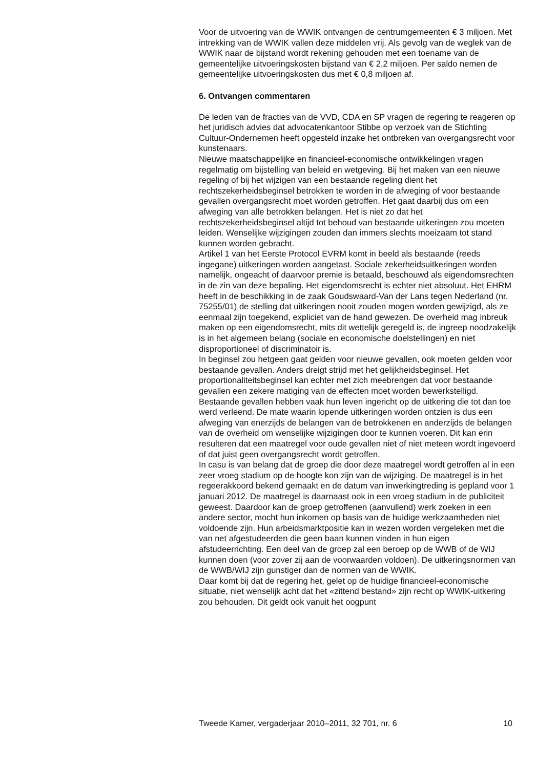Voor de uitvoering van de WWIK ontvangen de centrumgemeenten € 3 miljoen. Met intrekking van de WWIK vallen deze middelen vrij. Als gevolg van de weglek van de WWIK naar de bijstand wordt rekening gehouden met een toename van de gemeentelijke uitvoeringskosten bijstand van € 2,2 miljoen. Per saldo nemen de gemeentelijke uitvoeringskosten dus met € 0,8 miljoen af.
6. Ontvangen commentaren
De leden van de fracties van de VVD, CDA en SP vragen de regering te reageren op het juridisch advies dat advocatenkantoor Stibbe op verzoek van de Stichting Cultuur-Ondernemen heeft opgesteld inzake het ontbreken van overgangsrecht voor kunstenaars.
Nieuwe maatschappelijke en financieel-economische ontwikkelingen vragen regelmatig om bijstelling van beleid en wetgeving. Bij het maken van een nieuwe regeling of bij het wijzigen van een bestaande regeling dient het rechtszekerheidsbeginsel betrokken te worden in de afweging of voor bestaande gevallen overgangsrecht moet worden getroffen. Het gaat daarbij dus om een afweging van alle betrokken belangen. Het is niet zo dat het rechtszekerheidsbeginsel altijd tot behoud van bestaande uitkeringen zou moeten leiden. Wenselijke wijzigingen zouden dan immers slechts moeizaam tot stand kunnen worden gebracht.
Artikel 1 van het Eerste Protocol EVRM komt in beeld als bestaande (reeds ingegane) uitkeringen worden aangetast. Sociale zekerheidsuitkeringen worden namelijk, ongeacht of daarvoor premie is betaald, beschouwd als eigendomsrechten in de zin van deze bepaling. Het eigendomsrecht is echter niet absoluut. Het EHRM heeft in de beschikking in de zaak Goudswaard-Van der Lans tegen Nederland (nr. 75255/01) de stelling dat uitkeringen nooit zouden mogen worden gewijzigd, als ze eenmaal zijn toegekend, expliciet van de hand gewezen. De overheid mag inbreuk maken op een eigendomsrecht, mits dit wettelijk geregeld is, de ingreep noodzakelijk is in het algemeen belang (sociale en economische doelstellingen) en niet disproportioneel of discriminatoir is.
In beginsel zou hetgeen gaat gelden voor nieuwe gevallen, ook moeten gelden voor bestaande gevallen. Anders dreigt strijd met het gelijkheidsbeginsel. Het proportionaliteitsbeginsel kan echter met zich meebrengen dat voor bestaande gevallen een zekere matiging van de effecten moet worden bewerkstelligd. Bestaande gevallen hebben vaak hun leven ingericht op de uitkering die tot dan toe werd verleend. De mate waarin lopende uitkeringen worden ontzien is dus een afweging van enerzijds de belangen van de betrokkenen en anderzijds de belangen van de overheid om wenselijke wijzigingen door te kunnen voeren. Dit kan erin resulteren dat een maatregel voor oude gevallen niet of niet meteen wordt ingevoerd of dat juist geen overgangsrecht wordt getroffen.
In casu is van belang dat de groep die door deze maatregel wordt getroffen al in een zeer vroeg stadium op de hoogte kon zijn van de wijziging. De maatregel is in het regeerakkoord bekend gemaakt en de datum van inwerkingtreding is gepland voor 1 januari 2012. De maatregel is daarnaast ook in een vroeg stadium in de publiciteit geweest. Daardoor kan de groep getroffenen (aanvullend) werk zoeken in een andere sector, mocht hun inkomen op basis van de huidige werkzaamheden niet voldoende zijn. Hun arbeidsmarktpositie kan in wezen worden vergeleken met die van net afgestudeerden die geen baan kunnen vinden in hun eigen afstudeerrichting. Een deel van de groep zal een beroep op de WWB of de WIJ kunnen doen (voor zover zij aan de voorwaarden voldoen). De uitkeringsnormen van de WWB/WIJ zijn gunstiger dan de normen van de WWIK.
Daar komt bij dat de regering het, gelet op de huidige financieel-economische situatie, niet wenselijk acht dat het «zittend bestand» zijn recht op WWIK-uitkering zou behouden. Dit geldt ook vanuit het oogpunt
Tweede Kamer, vergaderjaar 2010–2011, 32 701, nr. 6 10